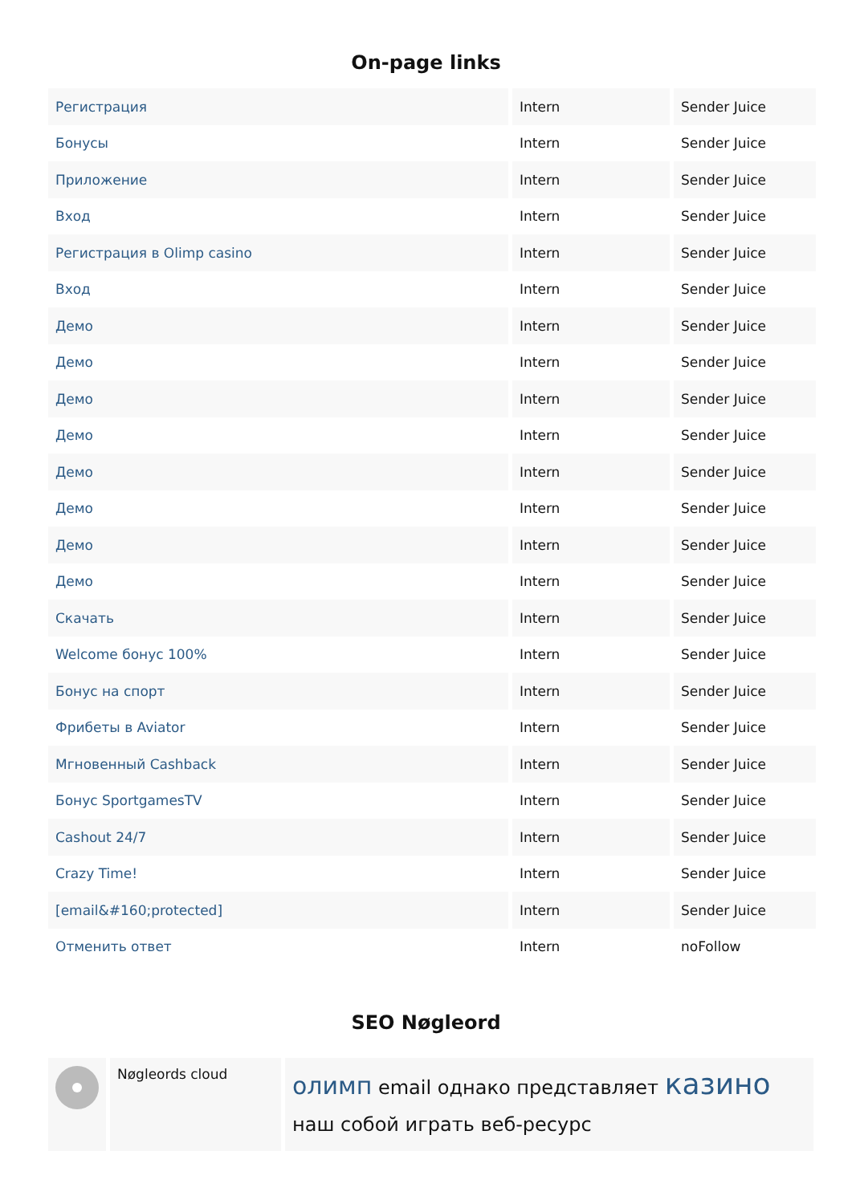On-page links
| Регистрация | Intern | Sender Juice |
| Бонусы | Intern | Sender Juice |
| Приложение | Intern | Sender Juice |
| Вход | Intern | Sender Juice |
| Регистрация в Olimp casino | Intern | Sender Juice |
| Вход | Intern | Sender Juice |
| Демо | Intern | Sender Juice |
| Демо | Intern | Sender Juice |
| Демо | Intern | Sender Juice |
| Демо | Intern | Sender Juice |
| Демо | Intern | Sender Juice |
| Демо | Intern | Sender Juice |
| Демо | Intern | Sender Juice |
| Демо | Intern | Sender Juice |
| Скачать | Intern | Sender Juice |
| Welcome бонус 100% | Intern | Sender Juice |
| Бонус на спорт | Intern | Sender Juice |
| Фрибеты в Aviator | Intern | Sender Juice |
| Мгновенный Cashback | Intern | Sender Juice |
| Бонус SportgamesTV | Intern | Sender Juice |
| Cashout 24/7 | Intern | Sender Juice |
| Crazy Time! | Intern | Sender Juice |
| [email&#160;protected] | Intern | Sender Juice |
| Отменить ответ | Intern | noFollow |
SEO Nøgleord
| | Nøgleords cloud | олимп email однако представляет казино наш собой играть веб-ресурс |